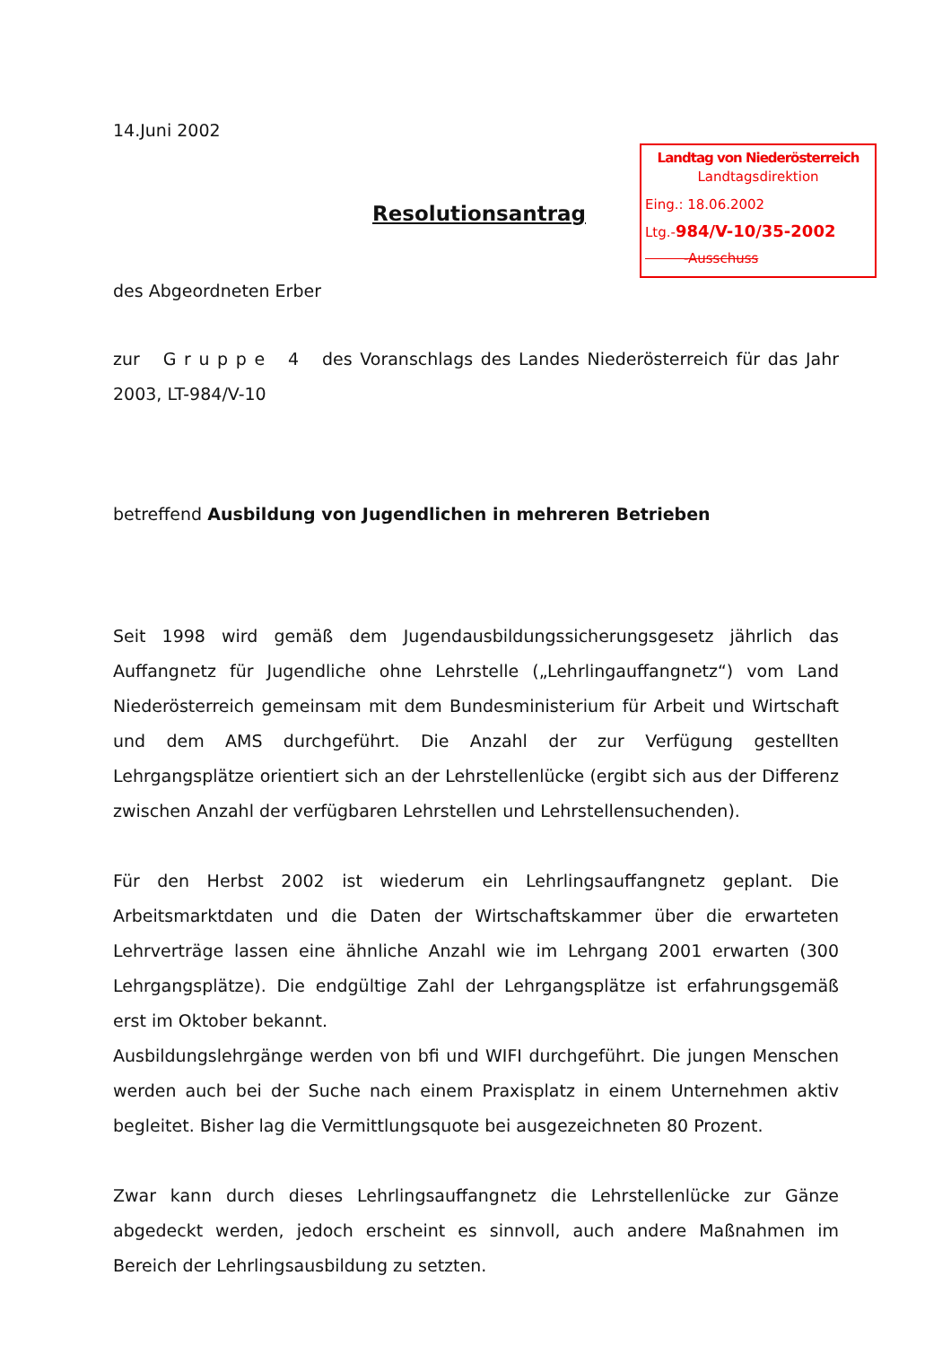14.Juni 2002
Landtag von Niederösterreich
Landtagsdirektion
Eing.: 18.06.2002
Ltg.-984/V-10/35-2002
-Ausschuss
Resolutionsantrag
des Abgeordneten Erber
zur G r u p p e 4 des Voranschlags des Landes Niederösterreich für das Jahr 2003, LT-984/V-10
betreffend Ausbildung von Jugendlichen in mehreren Betrieben
Seit 1998 wird gemäß dem Jugendausbildungssicherungsgesetz jährlich das Auffangnetz für Jugendliche ohne Lehrstelle („Lehrlingauffangnetz“) vom Land Niederösterreich gemeinsam mit dem Bundesministerium für Arbeit und Wirtschaft und dem AMS durchgeführt. Die Anzahl der zur Verfügung gestellten Lehrgangsplätze orientiert sich an der Lehrstellenlücke (ergibt sich aus der Differenz zwischen Anzahl der verfügbaren Lehrstellen und Lehrstellensuchenden).
Für den Herbst 2002 ist wiederum ein Lehrlingsauffangnetz geplant. Die Arbeitsmarktdaten und die Daten der Wirtschaftskammer über die erwarteten Lehrverträge lassen eine ähnliche Anzahl wie im Lehrgang 2001 erwarten (300 Lehrgangsplätze). Die endgültige Zahl der Lehrgangsplätze ist erfahrungsgemäß erst im Oktober bekannt.
Ausbildungslehrgänge werden von bfi und WIFI durchgeführt. Die jungen Menschen werden auch bei der Suche nach einem Praxisplatz in einem Unternehmen aktiv begleitet. Bisher lag die Vermittlungsquote bei ausgezeichneten 80 Prozent.
Zwar kann durch dieses Lehrlingsauffangnetz die Lehrstellenlücke zur Gänze abgedeckt werden, jedoch erscheint es sinnvoll, auch andere Maßnahmen im Bereich der Lehrlingsausbildung zu setzten.